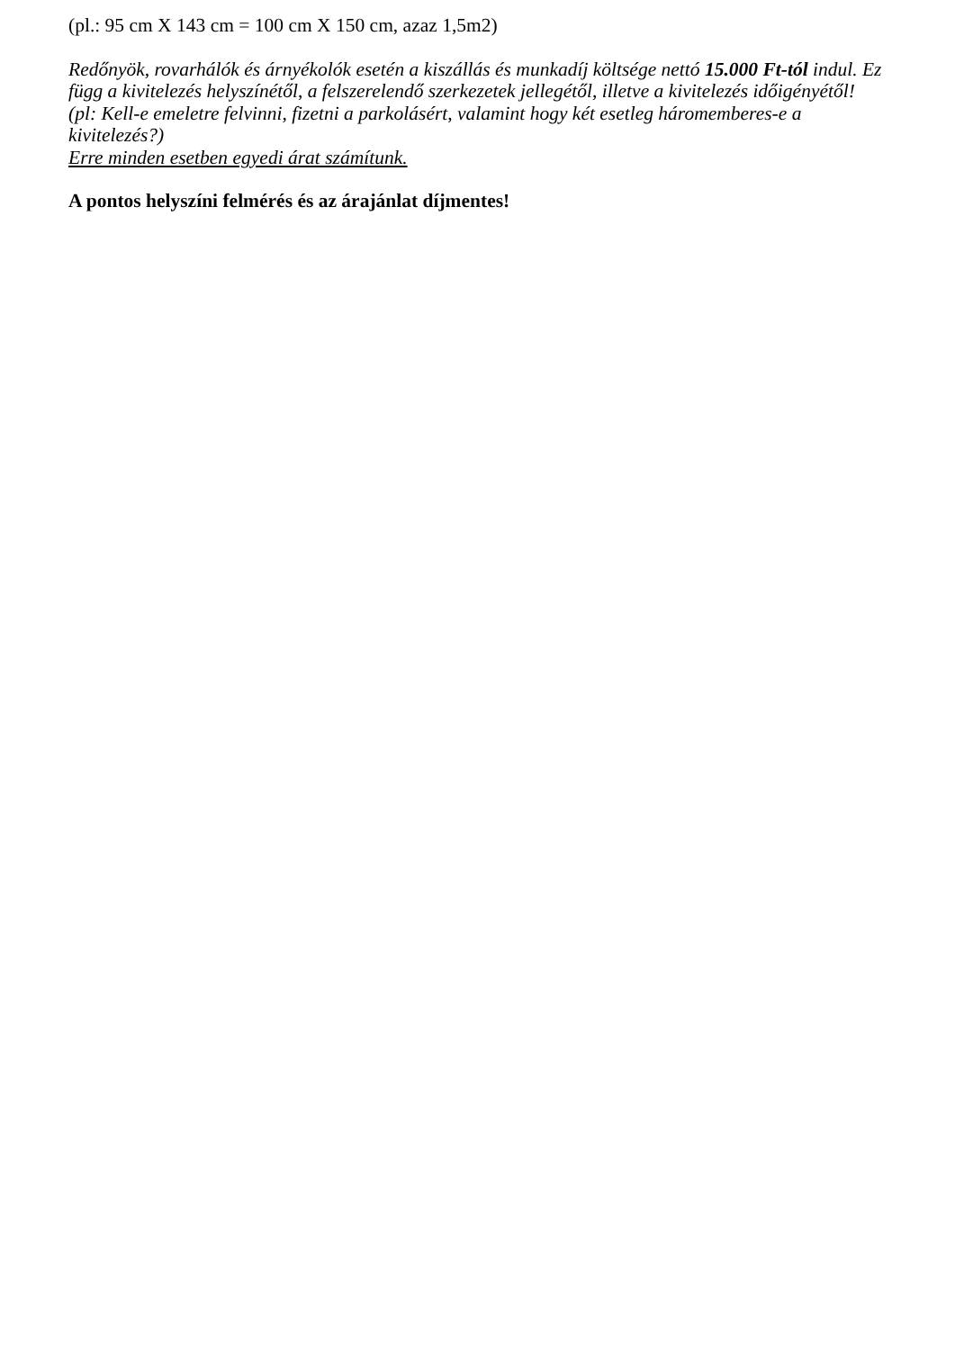(pl.: 95 cm X 143 cm = 100 cm X 150 cm, azaz 1,5m2)
Redőnyök, rovarhálók és árnyékolók esetén a kiszállás és munkadíj költsége nettó 15.000 Ft-tól indul. Ez függ a kivitelezés helyszínétől, a felszerelendő szerkezetek jellegétől, illetve a kivitelezés időigényétől! (pl: Kell-e emeletre felvinni, fizetni a parkolásért, valamint hogy két esetleg háromemberes-e a kivitelezés?)
Erre minden esetben egyedi árat számítunk.
A pontos helyszíni felmérés és az árajánlat díjmentes!